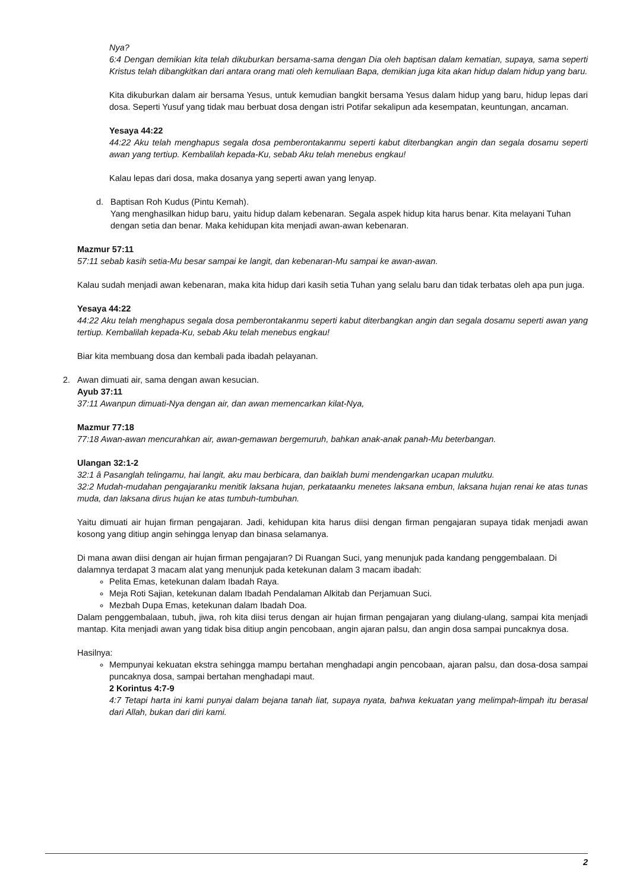Nya?
6:4 Dengan demikian kita telah dikuburkan bersama-sama dengan Dia oleh baptisan dalam kematian, supaya, sama seperti Kristus telah dibangkitkan dari antara orang mati oleh kemuliaan Bapa, demikian juga kita akan hidup dalam hidup yang baru.
Kita dikuburkan dalam air bersama Yesus, untuk kemudian bangkit bersama Yesus dalam hidup yang baru, hidup lepas dari dosa. Seperti Yusuf yang tidak mau berbuat dosa dengan istri Potifar sekalipun ada kesempatan, keuntungan, ancaman.
Yesaya 44:22
44:22 Aku telah menghapus segala dosa pemberontakanmu seperti kabut diterbangkan angin dan segala dosamu seperti awan yang tertiup. Kembalilah kepada-Ku, sebab Aku telah menebus engkau!
Kalau lepas dari dosa, maka dosanya yang seperti awan yang lenyap.
d. Baptisan Roh Kudus (Pintu Kemah).
Yang menghasilkan hidup baru, yaitu hidup dalam kebenaran. Segala aspek hidup kita harus benar. Kita melayani Tuhan dengan setia dan benar. Maka kehidupan kita menjadi awan-awan kebenaran.
Mazmur 57:11
57:11 sebab kasih setia-Mu besar sampai ke langit, dan kebenaran-Mu sampai ke awan-awan.
Kalau sudah menjadi awan kebenaran, maka kita hidup dari kasih setia Tuhan yang selalu baru dan tidak terbatas oleh apa pun juga.
Yesaya 44:22
44:22 Aku telah menghapus segala dosa pemberontakanmu seperti kabut diterbangkan angin dan segala dosamu seperti awan yang tertiup. Kembalilah kepada-Ku, sebab Aku telah menebus engkau!
Biar kita membuang dosa dan kembali pada ibadah pelayanan.
2. Awan dimuati air, sama dengan awan kesucian.
Ayub 37:11
37:11 Awanpun dimuati-Nya dengan air, dan awan memencarkan kilat-Nya,
Mazmur 77:18
77:18 Awan-awan mencurahkan air, awan-gemawan bergemuruh, bahkan anak-anak panah-Mu beterbangan.
Ulangan 32:1-2
32:1 â Pasanglah telingamu, hai langit, aku mau berbicara, dan baiklah bumi mendengarkan ucapan mulutku.
32:2 Mudah-mudahan pengajaranku menitik laksana hujan, perkataanku menetes laksana embun, laksana hujan renai ke atas tunas muda, dan laksana dirus hujan ke atas tumbuh-tumbuhan.
Yaitu dimuati air hujan firman pengajaran. Jadi, kehidupan kita harus diisi dengan firman pengajaran supaya tidak menjadi awan kosong yang ditiup angin sehingga lenyap dan binasa selamanya.
Di mana awan diisi dengan air hujan firman pengajaran? Di Ruangan Suci, yang menunjuk pada kandang penggembalaan. Di dalamnya terdapat 3 macam alat yang menunjuk pada ketekunan dalam 3 macam ibadah:
Pelita Emas, ketekunan dalam Ibadah Raya.
Meja Roti Sajian, ketekunan dalam Ibadah Pendalaman Alkitab dan Perjamuan Suci.
Mezbah Dupa Emas, ketekunan dalam Ibadah Doa.
Dalam penggembalaan, tubuh, jiwa, roh kita diisi terus dengan air hujan firman pengajaran yang diulang-ulang, sampai kita menjadi mantap. Kita menjadi awan yang tidak bisa ditiup angin pencobaan, angin ajaran palsu, dan angin dosa sampai puncaknya dosa.
Hasilnya:
Mempunyai kekuatan ekstra sehingga mampu bertahan menghadapi angin pencobaan, ajaran palsu, dan dosa-dosa sampai puncaknya dosa, sampai bertahan menghadapi maut.
2 Korintus 4:7-9
4:7 Tetapi harta ini kami punyai dalam bejana tanah liat, supaya nyata, bahwa kekuatan yang melimpah-limpah itu berasal dari Allah, bukan dari diri kami.
2